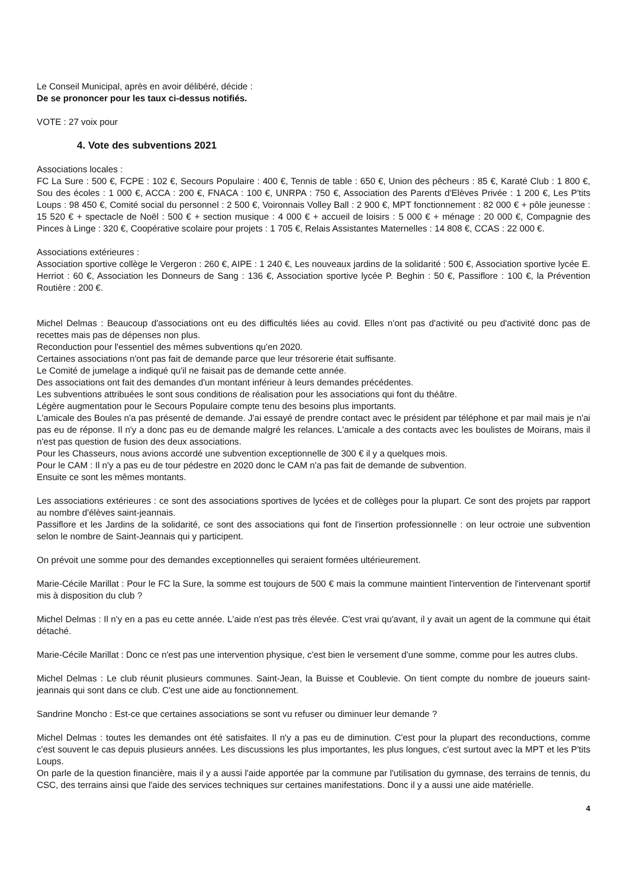Le Conseil Municipal, après en avoir délibéré, décide :
De se prononcer pour les taux ci-dessus notifiés.
VOTE : 27 voix pour
4. Vote des subventions 2021
Associations locales :
FC La Sure : 500 €, FCPE : 102 €, Secours Populaire : 400 €, Tennis de table : 650 €, Union des pêcheurs : 85 €, Karaté Club : 1 800 €, Sou des écoles : 1 000 €, ACCA : 200 €, FNACA : 100 €, UNRPA : 750 €, Association des Parents d'Elèves Privée : 1 200 €, Les P'tits Loups : 98 450 €, Comité social du personnel : 2 500 €, Voironnais Volley Ball : 2 900 €, MPT fonctionnement : 82 000 € + pôle jeunesse : 15 520 € + spectacle de Noël : 500 € + section musique : 4 000 € + accueil de loisirs : 5 000 € + ménage : 20 000 €, Compagnie des Pinces à Linge : 320 €, Coopérative scolaire pour projets : 1 705 €, Relais Assistantes Maternelles : 14 808 €, CCAS : 22 000 €.
Associations extérieures :
Association sportive collège le Vergeron : 260 €, AIPE : 1 240 €, Les nouveaux jardins de la solidarité : 500 €, Association sportive lycée E. Herriot : 60 €, Association les Donneurs de Sang : 136 €, Association sportive lycée P. Beghin : 50 €, Passiflore : 100 €, la Prévention Routière : 200 €.
Michel Delmas : Beaucoup d'associations ont eu des difficultés liées au covid. Elles n'ont pas d'activité ou peu d'activité donc pas de recettes mais pas de dépenses non plus.
Reconduction pour l'essentiel des mêmes subventions qu'en 2020.
Certaines associations n'ont pas fait de demande parce que leur trésorerie était suffisante.
Le Comité de jumelage a indiqué qu'il ne faisait pas de demande cette année.
Des associations ont fait des demandes d'un montant inférieur à leurs demandes précédentes.
Les subventions attribuées le sont sous conditions de réalisation pour les associations qui font du théâtre.
Légère augmentation pour le Secours Populaire compte tenu des besoins plus importants.
L'amicale des Boules n'a pas présenté de demande. J'ai essayé de prendre contact avec le président par téléphone et par mail mais je n'ai pas eu de réponse. Il n'y a donc pas eu de demande malgré les relances. L'amicale a des contacts avec les boulistes de Moirans, mais il n'est pas question de fusion des deux associations.
Pour les Chasseurs, nous avions accordé une subvention exceptionnelle de 300 € il y a quelques mois.
Pour le CAM : Il n'y a pas eu de tour pédestre en 2020 donc le CAM n'a pas fait de demande de subvention.
Ensuite ce sont les mêmes montants.
Les associations extérieures : ce sont des associations sportives de lycées et de collèges pour la plupart. Ce sont des projets par rapport au nombre d'élèves saint-jeannais.
Passiflore et les Jardins de la solidarité, ce sont des associations qui font de l'insertion professionnelle : on leur octroie une subvention selon le nombre de Saint-Jeannais qui y participent.
On prévoit une somme pour des demandes exceptionnelles qui seraient formées ultérieurement.
Marie-Cécile Marillat : Pour le FC la Sure, la somme est toujours de 500 € mais la commune maintient l'intervention de l'intervenant sportif mis à disposition du club ?
Michel Delmas : Il n'y en a pas eu cette année. L'aide n'est pas très élevée. C'est vrai qu'avant, il y avait un agent de la commune qui était détaché.
Marie-Cécile Marillat : Donc ce n'est pas une intervention physique, c'est bien le versement d'une somme, comme pour les autres clubs.
Michel Delmas : Le club réunit plusieurs communes. Saint-Jean, la Buisse et Coublevie. On tient compte du nombre de joueurs saint-jeannais qui sont dans ce club. C'est une aide au fonctionnement.
Sandrine Moncho : Est-ce que certaines associations se sont vu refuser ou diminuer leur demande ?
Michel Delmas : toutes les demandes ont été satisfaites. Il n'y a pas eu de diminution. C'est pour la plupart des reconductions, comme c'est souvent le cas depuis plusieurs années. Les discussions les plus importantes, les plus longues, c'est surtout avec la MPT et les P'tits Loups.
On parle de la question financière, mais il y a aussi l'aide apportée par la commune par l'utilisation du gymnase, des terrains de tennis, du CSC, des terrains ainsi que l'aide des services techniques sur certaines manifestations. Donc il y a aussi une aide matérielle.
4